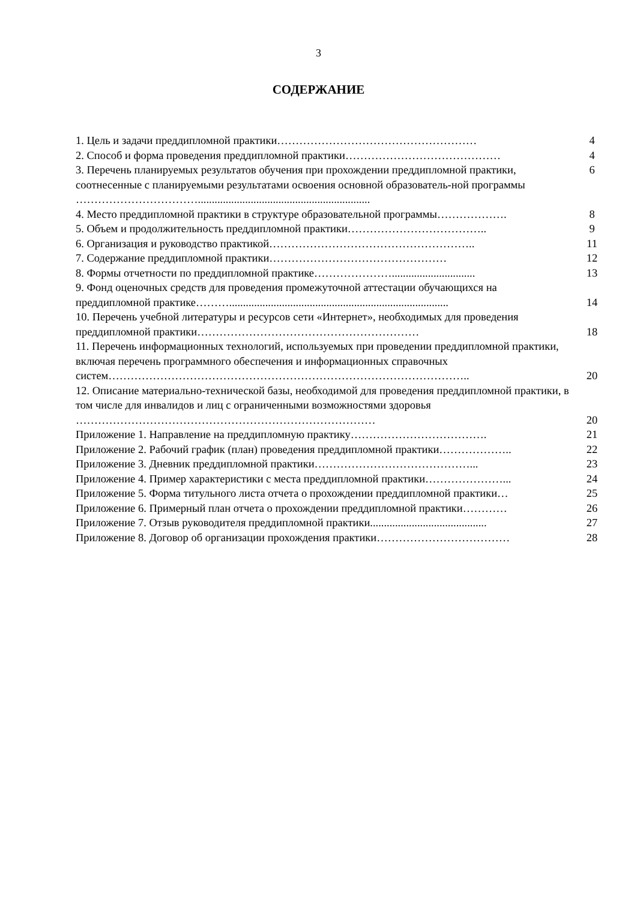3
СОДЕРЖАНИЕ
| 1. Цель и задачи преддипломной практики……………………………………………… | 4 |
| 2. Способ и форма проведения преддипломной практики…………………………………… | 4 |
| 3. Перечень планируемых результатов обучения при прохождении преддипломной практики, соотнесенные с планируемыми результатами освоения основной образователь-ной программы …………………………….............................................................. | 6 |
| 4. Место преддипломной практики в структуре образовательной программы………………. | 8 |
| 5. Объем и продолжительность преддипломной практики……………………………….. | 9 |
| 6. Организация и руководство практикой……………………………………………….. | 11 |
| 7. Содержание преддипломной практики………………………………………… | 12 |
| 8. Формы отчетности по преддипломной практике………………….............................. | 13 |
| 9. Фонд оценочных средств для проведения промежуточной аттестации обучающихся на преддипломной практике………............................................................................... | 14 |
| 10. Перечень учебной литературы и ресурсов сети «Интернет», необходимых для проведения преддипломной практики…………………………………………………… | 18 |
| 11. Перечень информационных технологий, используемых при проведении преддипломной практики, включая перечень программного обеспечения и информационных справочных систем…………………………………………………………………………………….. | 20 |
| 12. Описание материально-технической базы, необходимой для проведения преддипломной практики, в том числе для инвалидов и лиц с ограниченными возможностями здоровья ……………………………………………………………………… | 20 |
| Приложение 1. Направление на преддипломную практику………………………………. | 21 |
| Приложение 2. Рабочий график (план) проведения преддипломной практики……………….. | 22 |
| Приложение 3. Дневник преддипломной практики……………………………………... | 23 |
| Приложение 4. Пример характеристики с места преддипломной практики…………………... | 24 |
| Приложение 5. Форма титульного листа отчета о прохождении преддипломной практики… | 25 |
| Приложение 6. Примерный план отчета о прохождении преддипломной практики………… | 26 |
| Приложение 7. Отзыв руководителя преддипломной практики.......................................... | 27 |
| Приложение 8. Договор об организации прохождения практики……………………………… | 28 |